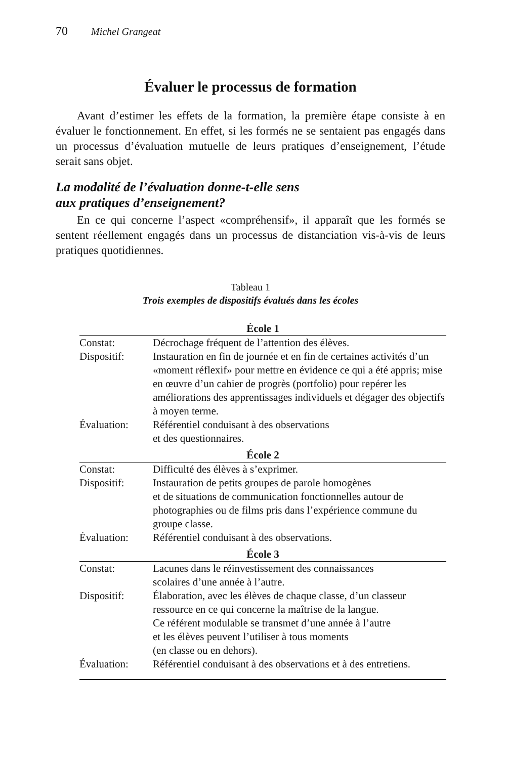70 Michel Grangeat
Évaluer le processus de formation
Avant d’estimer les effets de la formation, la première étape consiste à en évaluer le fonctionnement. En effet, si les formés ne se sentaient pas engagés dans un processus d’évaluation mutuelle de leurs pratiques d’enseignement, l’étude serait sans objet.
La modalité de l’évaluation donne-t-elle sens
aux pratiques d’enseignement?
En ce qui concerne l’aspect «compréhensif», il apparaît que les formés se sentent réellement engagés dans un processus de distanciation vis-à-vis de leurs pratiques quotidiennes.
Tableau 1
Trois exemples de dispositifs évalués dans les écoles
| École 1 | |
| --- | --- |
| Constat: | Décrochage fréquent de l’attention des élèves. |
| Dispositif: | Instauration en fin de journée et en fin de certaines activités d’un «moment réflexif» pour mettre en évidence ce qui a été appris; mise en œuvre d’un cahier de progrès (portfolio) pour repérer les améliorations des apprentissages individuels et dégager des objectifs à moyen terme. |
| Évaluation: | Référentiel conduisant à des observations et des questionnaires. |
| École 2 | |
| Constat: | Difficulté des élèves à s’exprimer. |
| Dispositif: | Instauration de petits groupes de parole homogènes et de situations de communication fonctionnelles autour de photographies ou de films pris dans l’expérience commune du groupe classe. |
| Évaluation: | Référentiel conduisant à des observations. |
| École 3 | |
| Constat: | Lacunes dans le réinvestissement des connaissances scolaires d’une année à l’autre. |
| Dispositif: | Élaboration, avec les élèves de chaque classe, d’un classeur ressource en ce qui concerne la maîtrise de la langue. Ce référent modulable se transmet d’une année à l’autre et les élèves peuvent l’utiliser à tous moments (en classe ou en dehors). |
| Évaluation: | Référentiel conduisant à des observations et à des entretiens. |